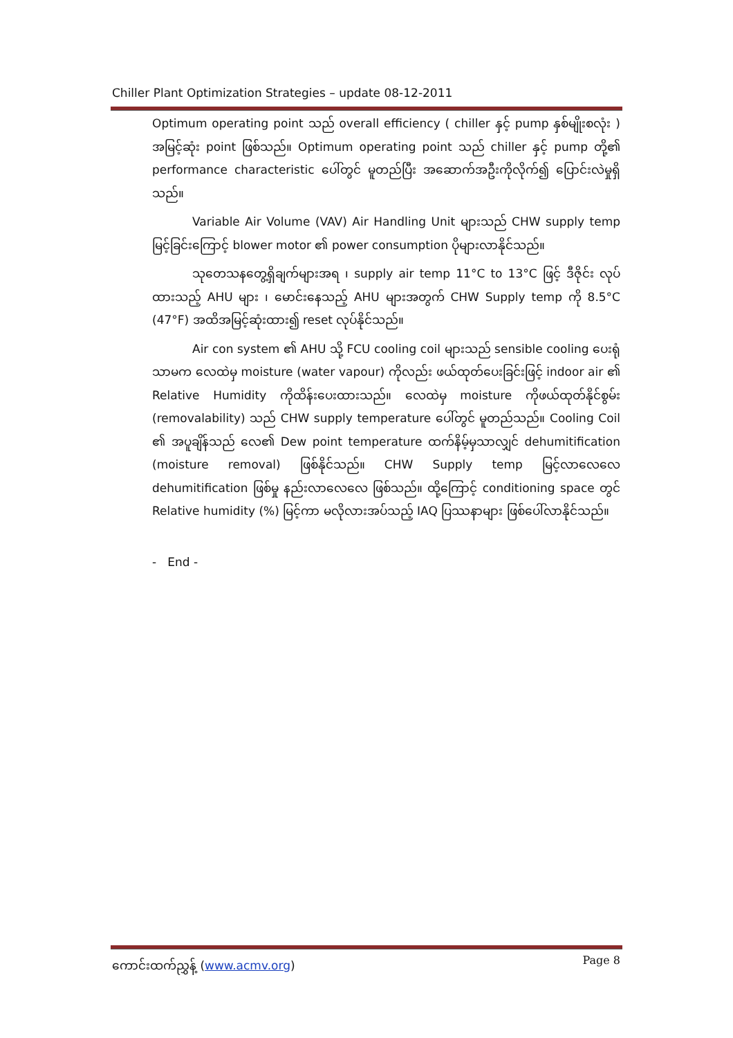Chiller Plant Optimization Strategies – update 08-12-2011
Optimum operating point သည် overall efficiency ( chiller နှင့် pump နှစ်မျိုးစလုံး ) အမြင့်ဆုံး point ဖြစ်သည်။ Optimum operating point သည် chiller နှင့် pump တို့၏ performance characteristic ပေါ်တွင် မူတည်ပြီး အဆောက်အဦးကိုလိုက်၍ ပြောင်းလဲမှုရှိသည်။
Variable Air Volume (VAV) Air Handling Unit များသည် CHW supply temp မြင့်ခြင်းကြောင့် blower motor ၏ power consumption ပိုများလာနိုင်သည်။
သုတေသနတွေ့ရှိချက်များအရ ၊ supply air temp 11°C to 13°C ဖြင့် ဒီဇိုင်း လုပ်ထားသည့် AHU များ ၊ မောင်းနေသည့် AHU များအတွက် CHW Supply temp ကို 8.5°C (47°F) အထိအမြင့်ဆုံးထား၍ reset လုပ်နိုင်သည်။
Air con system ၏ AHU သို့ FCU cooling coil များသည် sensible cooling ပေးရုံသာမက လေထဲမှ moisture (water vapour) ကိုလည်း ဖယ်ထုတ်ပေးခြင်းဖြင့် indoor air ၏ Relative Humidity ကိုထိန်းပေးထားသည်။ လေထဲမှ moisture ကိုဖယ်ထုတ်နိုင်စွမ်း (removalability) သည် CHW supply temperature ပေါ်တွင် မူတည်သည်။ Cooling Coil ၏ အပူချိန်သည် လေ၏ Dew point temperature ထက်နိမ့်မှသာလျှင် dehumitification (moisture removal) ဖြစ်နိုင်သည်။ CHW Supply temp မြင့်လာလေလေ dehumitification ဖြစ်မှု နည်းလာလေလေ ဖြစ်သည်။ ထို့ကြောင့် conditioning space တွင် Relative humidity (%) မြင့်ကာ မလိုလားအပ်သည့် IAQ ပြဿနာများ ဖြစ်ပေါ်လာနိုင်သည်။
- End -
ကောင်းထက်ညွှန့် (www.acmv.org) Page 8